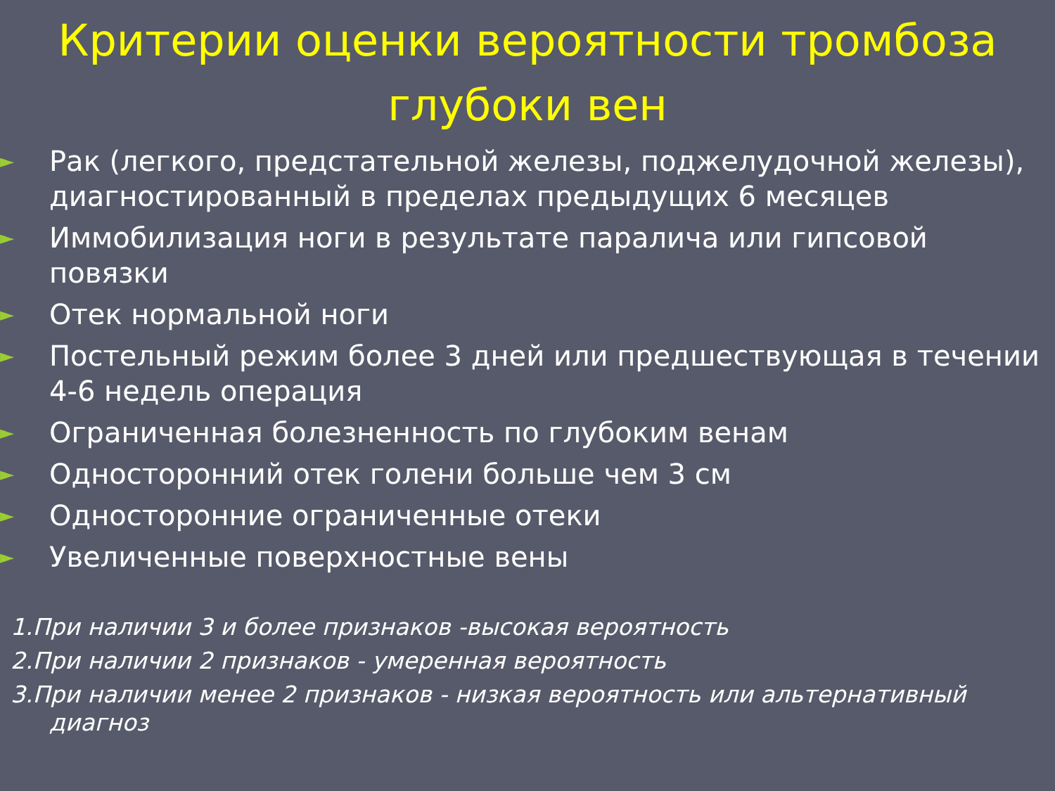Критерии оценки вероятности тромбоза глубоки вен
► Рак (легкого, предстательной железы, поджелудочной железы), диагностированный в пределах предыдущих 6 месяцев
► Иммобилизация ноги в результате паралича или гипсовой повязки
► Отек нормальной ноги
► Постельный режим более 3 дней или предшествующая в течении 4-6 недель операция
► Ограниченная болезненность по глубоким венам
► Односторонний отек голени больше чем 3 см
► Односторонние ограниченные отеки
► Увеличенные поверхностные вены
1.При наличии 3 и более признаков -высокая вероятность
2.При наличии 2 признаков - умеренная вероятность
3.При наличии менее 2 признаков - низкая вероятность или альтернативный диагноз